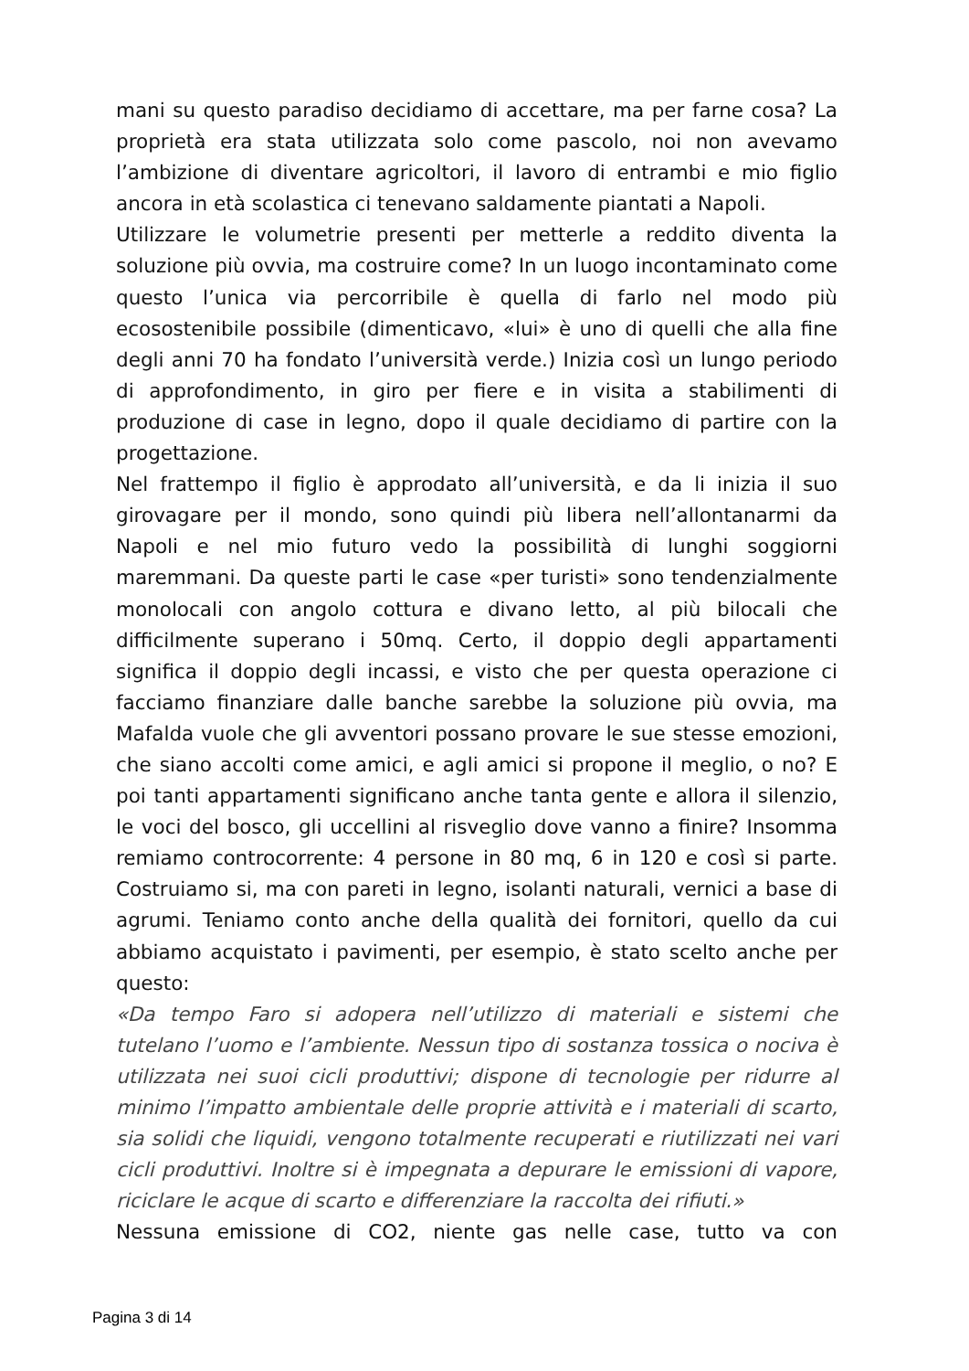mani su questo paradiso decidiamo di accettare, ma per farne cosa? La proprietà era stata utilizzata solo come pascolo, noi non avevamo l’ambizione di diventare agricoltori, il lavoro di entrambi e mio figlio ancora in età scolastica ci tenevano saldamente piantati a Napoli.
Utilizzare le volumetrie presenti per metterle a reddito diventa la soluzione più ovvia, ma costruire come? In un luogo incontaminato come questo l’unica via percorribile è quella di farlo nel modo più ecosostenibile possibile (dimenticavo, «lui» è uno di quelli che alla fine degli anni 70 ha fondato l’università verde.) Inizia così un lungo periodo di approfondimento, in giro per fiere e in visita a stabilimenti di produzione di case in legno, dopo il quale decidiamo di partire con la progettazione.
Nel frattempo il figlio è approdato all’università, e da li inizia il suo girovagare per il mondo, sono quindi più libera nell’allontanarmi da Napoli e nel mio futuro vedo la possibilità di lunghi soggiorni maremmani. Da queste parti le case «per turisti» sono tendenzialmente monolocali con angolo cottura e divano letto, al più bilocali che difficilmente superano i 50mq. Certo, il doppio degli appartamenti significa il doppio degli incassi, e visto che per questa operazione ci facciamo finanziare dalle banche sarebbe la soluzione più ovvia, ma Mafalda vuole che gli avventori possano provare le sue stesse emozioni, che siano accolti come amici, e agli amici si propone il meglio, o no? E poi tanti appartamenti significano anche tanta gente e allora il silenzio, le voci del bosco, gli uccellini al risveglio dove vanno a finire? Insomma remiamo controcorrente: 4 persone in 80 mq, 6 in 120 e così si parte. Costruiamo si, ma con pareti in legno, isolanti naturali, vernici a base di agrumi. Teniamo conto anche della qualità dei fornitori, quello da cui abbiamo acquistato i pavimenti, per esempio, è stato scelto anche per questo:
«Da tempo Faro si adopera nell’utilizzo di materiali e sistemi che tutelano l’uomo e l’ambiente. Nessun tipo di sostanza tossica o nociva è utilizzata nei suoi cicli produttivi; dispone di tecnologie per ridurre al minimo l’impatto ambientale delle proprie attività e i materiali di scarto, sia solidi che liquidi, vengono totalmente recuperati e riutilizzati nei vari cicli produttivi. Inoltre si è impegnata a depurare le emissioni di vapore, riciclare le acque di scarto e differenziare la raccolta dei rifiuti.»
Nessuna emissione di CO2, niente gas nelle case, tutto va con
Pagina 3 di 14